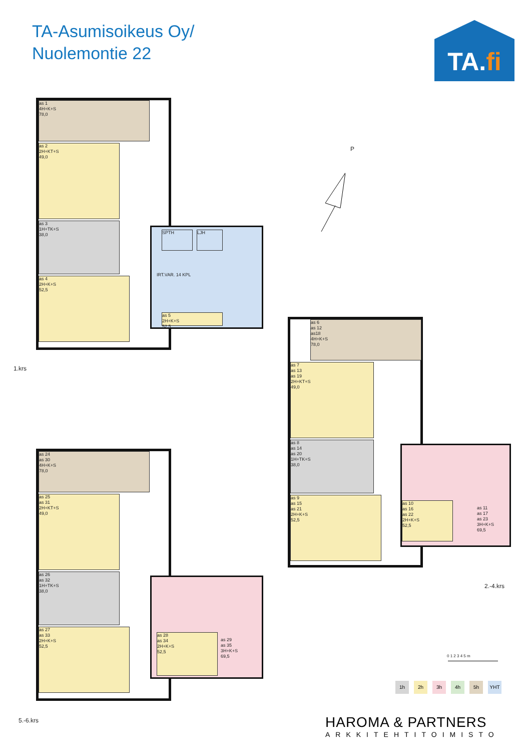TA-Asumisoikeus Oy/
Nuolemontie 22
TA.fi
as 1
4H+K+S
78,0
as 2
2H+KT+S
49,0
as 3
1H+TK+S
38,0
as 4
2H+K+S
52,5
SPTH LJH
IRT.VAR. 14 KPL
as 5
2H+K+S
52,5
1.krs
P
as 6
as 12
as18
4H+K+S
78,0
as 7
as 13
as 19
2H+KT+S
49,0
as 8
as 14
as 20
1H+TK+S
38,0
as 9
as 15
as 21
2H+K+S
52,5
as 10
as 16
as 22
2H+K+S
52,5
as 11
as 17
as 23
3H+K+S
69,5
2.-4.krs
as 24
as 30
4H+K+S
78,0
as 25
as 31
2H+KT+S
49,0
as 26
as 32
1H+TK+S
38,0
as 27
as 33
2H+K+S
52,5
as 28
as 34
2H+K+S
52,5
as 29
as 35
3H+K+S
69,5
5.-6.krs
0 1 2 3 4 5 m
1h 2h 3h 4h 5h YHT
HAROMA & PARTNERS
ARKKITEHTITOIMISTO